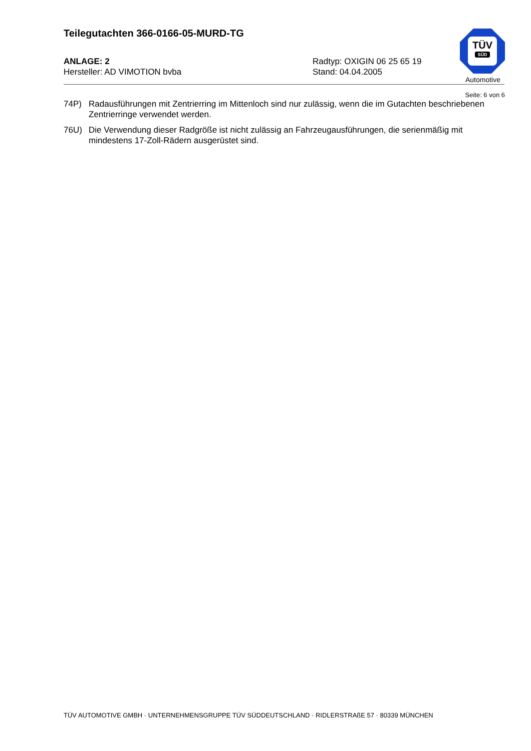Teilegutachten 366-0166-05-MURD-TG
TÜV
SÜD
Automotive
ANLAGE: 2
Hersteller: AD VIMOTION bvba
Radtyp: OXIGIN 06 25 65 19
Stand: 04.04.2005
Seite: 6 von 6
74P) Radausführungen mit Zentrierring im Mittenloch sind nur zulässig, wenn die im Gutachten beschriebenen Zentrierringe verwendet werden.
76U) Die Verwendung dieser Radgröße ist nicht zulässig an Fahrzeugausführungen, die serienmäßig mit mindestens 17-Zoll-Rädern ausgerüstet sind.
TÜV AUTOMOTIVE GMBH · UNTERNEHMENSGRUPPE TÜV SÜDDEUTSCHLAND · RIDLERSTRAßE 57 · 80339 MÜNCHEN